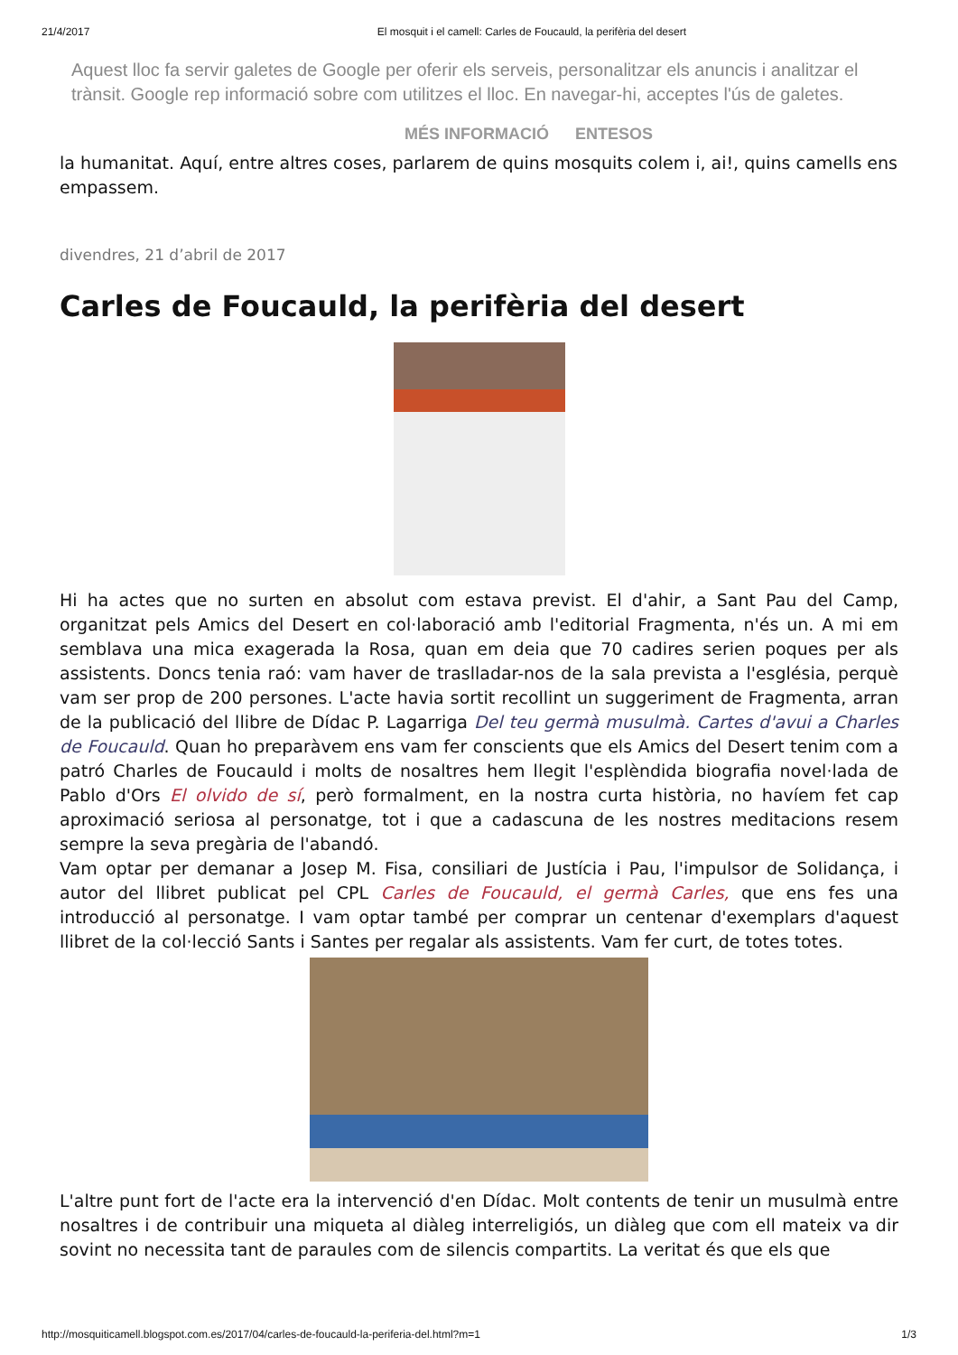21/4/2017 El mosquit i el camell: Carles de Foucauld, la perifèria del desert
Aquest lloc fa servir galetes de Google per oferir els serveis, personalitzar els anuncis i analitzar el trànsit. Google rep informació sobre com utilitzes el lloc. En navegar-hi, acceptes l'ús de galetes.
MÉS INFORMACIÓ ENTESOS
la humanitat. Aquí, entre altres coses, parlarem de quins mosquits colem i, ai!, quins camells ens empassem.
divendres, 21 d’abril de 2017
Carles de Foucauld, la perifèria del desert
Hi ha actes que no surten en absolut com estava previst. El d'ahir, a Sant Pau del Camp, organitzat pels Amics del Desert en col·laboració amb l'editorial Fragmenta, n'és un. A mi em semblava una mica exagerada la Rosa, quan em deia que 70 cadires serien poques per als assistents. Doncs tenia raó: vam haver de traslladar-nos de la sala prevista a l'església, perquè vam ser prop de 200 persones. L'acte havia sortit recollint un suggeriment de Fragmenta, arran de la publicació del llibre de Dídac P. Lagarriga Del teu germà musulmà. Cartes d'avui a Charles de Foucauld. Quan ho preparàvem ens vam fer conscients que els Amics del Desert tenim com a patró Charles de Foucauld i molts de nosaltres hem llegit l'esplèndida biografia novel·lada de Pablo d'Ors El olvido de sí, però formalment, en la nostra curta història, no havíem fet cap aproximació seriosa al personatge, tot i que a cadascuna de les nostres meditacions resem sempre la seva pregària de l'abandó.
Vam optar per demanar a Josep M. Fisa, consiliari de Justícia i Pau, l'impulsor de Solidança, i autor del llibret publicat pel CPL Carles de Foucauld, el germà Carles, que ens fes una introducció al personatge. I vam optar també per comprar un centenar d'exemplars d'aquest llibret de la col·lecció Sants i Santes per regalar als assistents. Vam fer curt, de totes totes.
L'altre punt fort de l'acte era la intervenció d'en Dídac. Molt contents de tenir un musulmà entre nosaltres i de contribuir una miqueta al diàleg interreligiós, un diàleg que com ell mateix va dir sovint no necessita tant de paraules com de silencis compartits. La veritat és que els que
http://mosquiticamell.blogspot.com.es/2017/04/carles-de-foucauld-la-periferia-del.html?m=1 1/3